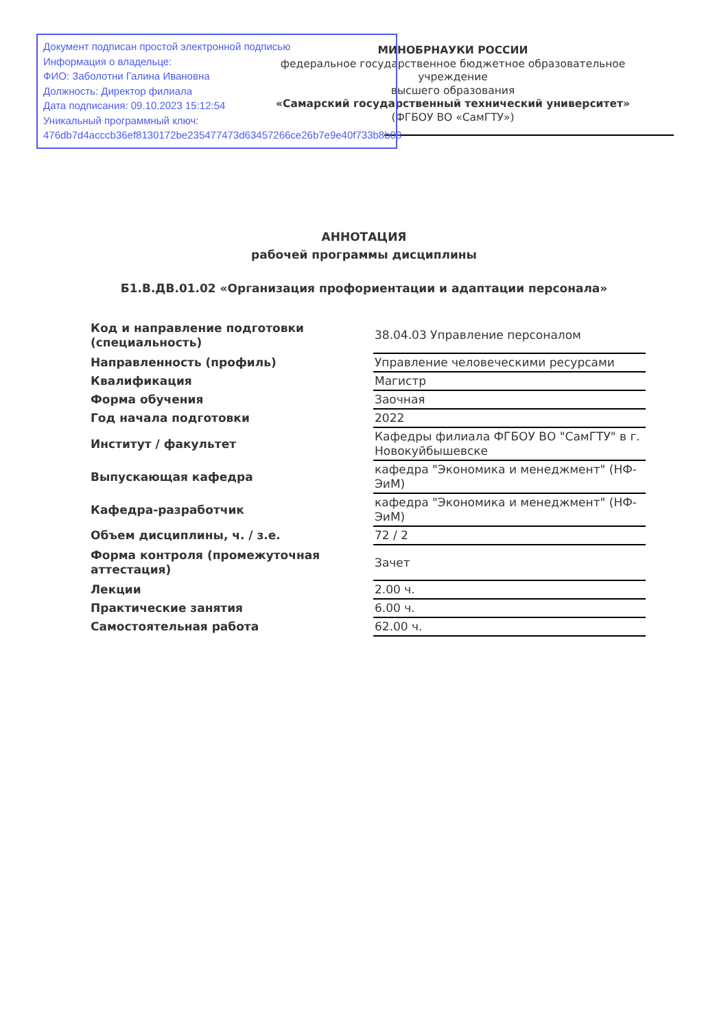Документ подписан простой электронной подписью
Информация о владельце:
ФИО: Заболотни Галина Ивановна
Должность: Директор филиала
Дата подписания: 09.10.2023 15:12:54
Уникальный программный ключ:
476db7d4acccb36ef8130172be235477473d63457266ce26b7e9e40f733b8b08
МИНОБРНАУКИ РОССИИ
федеральное государственное бюджетное образовательное учреждение
высшего образования
«Самарский государственный технический университет»
(ФГБОУ ВО «СамГТУ»)
АННОТАЦИЯ
рабочей программы дисциплины
Б1.В.ДВ.01.02 «Организация профориентации и адаптации персонала»
| Код и направление подготовки (специальность) | 38.04.03 Управление персоналом |
| Направленность (профиль) | Управление человеческими ресурсами |
| Квалификация | Магистр |
| Форма обучения | Заочная |
| Год начала подготовки | 2022 |
| Институт / факультет | Кафедры филиала ФГБОУ ВО "СамГТУ" в г. Новокуйбышевске |
| Выпускающая кафедра | кафедра "Экономика и менеджмент" (НФ-ЭиМ) |
| Кафедра-разработчик | кафедра "Экономика и менеджмент" (НФ-ЭиМ) |
| Объем дисциплины, ч. / з.е. | 72 / 2 |
| Форма контроля (промежуточная аттестация) | Зачет |
| Лекции | 2.00 ч. |
| Практические занятия | 6.00 ч. |
| Самостоятельная работа | 62.00 ч. |